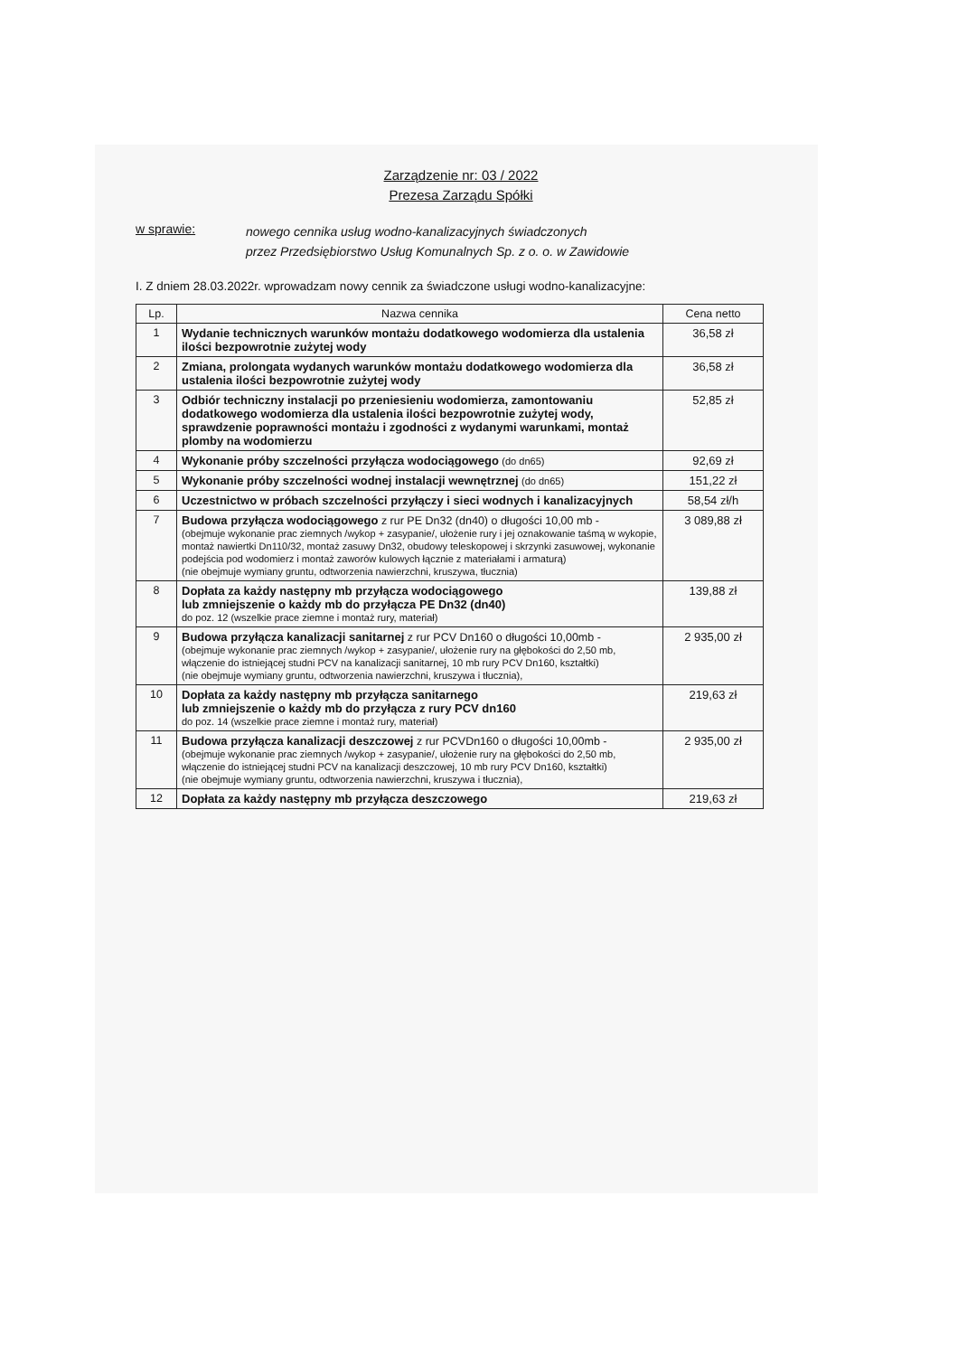Zarządzenie nr: 03 / 2022
Prezesa Zarządu Spółki
w sprawie:
nowego cennika usług wodno-kanalizacyjnych świadczonych
przez Przedsiębiorstwo Usług Komunalnych Sp. z o. o. w Zawidowie
I. Z dniem 28.03.2022r. wprowadzam nowy cennik za świadczone usługi wodno-kanalizacyjne:
| Lp. | Nazwa cennika | Cena netto |
| --- | --- | --- |
| 1 | Wydanie technicznych warunków montażu dodatkowego wodomierza dla ustalenia ilości bezpowrotnie zużytej wody | 36,58 zł |
| 2 | Zmiana, prolongata wydanych warunków montażu dodatkowego wodomierza dla ustalenia ilości bezpowrotnie zużytej wody | 36,58 zł |
| 3 | Odbiór techniczny instalacji po przeniesieniu wodomierza, zamontowaniu dodatkowego wodomierza dla ustalenia ilości bezpowrotnie zużytej wody, sprawdzenie poprawności montażu i zgodności z wydanymi warunkami, montaż plomby na wodomierzu | 52,85 zł |
| 4 | Wykonanie próby szczelności przyłącza wodociągowego (do dn65) | 92,69 zł |
| 5 | Wykonanie próby szczelności wodnej instalacji wewnętrznej (do dn65) | 151,22 zł |
| 6 | Uczestnictwo w próbach szczelności przyłączy i sieci wodnych i kanalizacyjnych | 58,54 zł/h |
| 7 | Budowa przyłącza wodociągowego z rur PE Dn32 (dn40) o długości 10,00 mb - (obejmuje wykonanie prac ziemnych /wykop + zasypanie/, ułożenie rury i jej oznakowanie taśmą w wykopie, montaż nawiertki Dn110/32, montaż zasuwy Dn32, obudowy teleskopowej i skrzynki zasuwowej, wykonanie podejścia pod wodomierz i montaż zaworów kulowych łącznie z materiałami i armaturą) (nie obejmuje wymiany gruntu, odtworzenia nawierzchni, kruszywa, tłucznia) | 3 089,88 zł |
| 8 | Dopłata za każdy następny mb przyłącza wodociągowego lub zmniejszenie o każdy mb do przyłącza PE Dn32 (dn40) do poz. 12 (wszelkie prace ziemne i montaż rury, materiał) | 139,88 zł |
| 9 | Budowa przyłącza kanalizacji sanitarnej z rur PCV Dn160 o długości 10,00mb - (obejmuje wykonanie prac ziemnych /wykop + zasypanie/, ułożenie rury na głębokości do 2,50 mb, włączenie do istniejącej studni PCV na kanalizacji sanitarnej, 10 mb rury PCV Dn160, kształtki) (nie obejmuje wymiany gruntu, odtworzenia nawierzchni, kruszywa i tłucznia), | 2 935,00 zł |
| 10 | Dopłata za każdy następny mb przyłącza sanitarnego lub zmniejszenie o każdy mb do przyłącza z rury PCV dn160 do poz. 14 (wszelkie prace ziemne i montaż rury, materiał) | 219,63 zł |
| 11 | Budowa przyłącza kanalizacji deszczowej z rur PCVDn160 o długości 10,00mb - (obejmuje wykonanie prac ziemnych /wykop + zasypanie/, ułożenie rury na głębokości do 2,50 mb, włączenie do istniejącej studni PCV na kanalizacji deszczowej, 10 mb rury PCV Dn160, kształtki) (nie obejmuje wymiany gruntu, odtworzenia nawierzchni, kruszywa i tłucznia), | 2 935,00 zł |
| 12 | Dopłata za każdy następny mb przyłącza deszczowego | 219,63 zł |